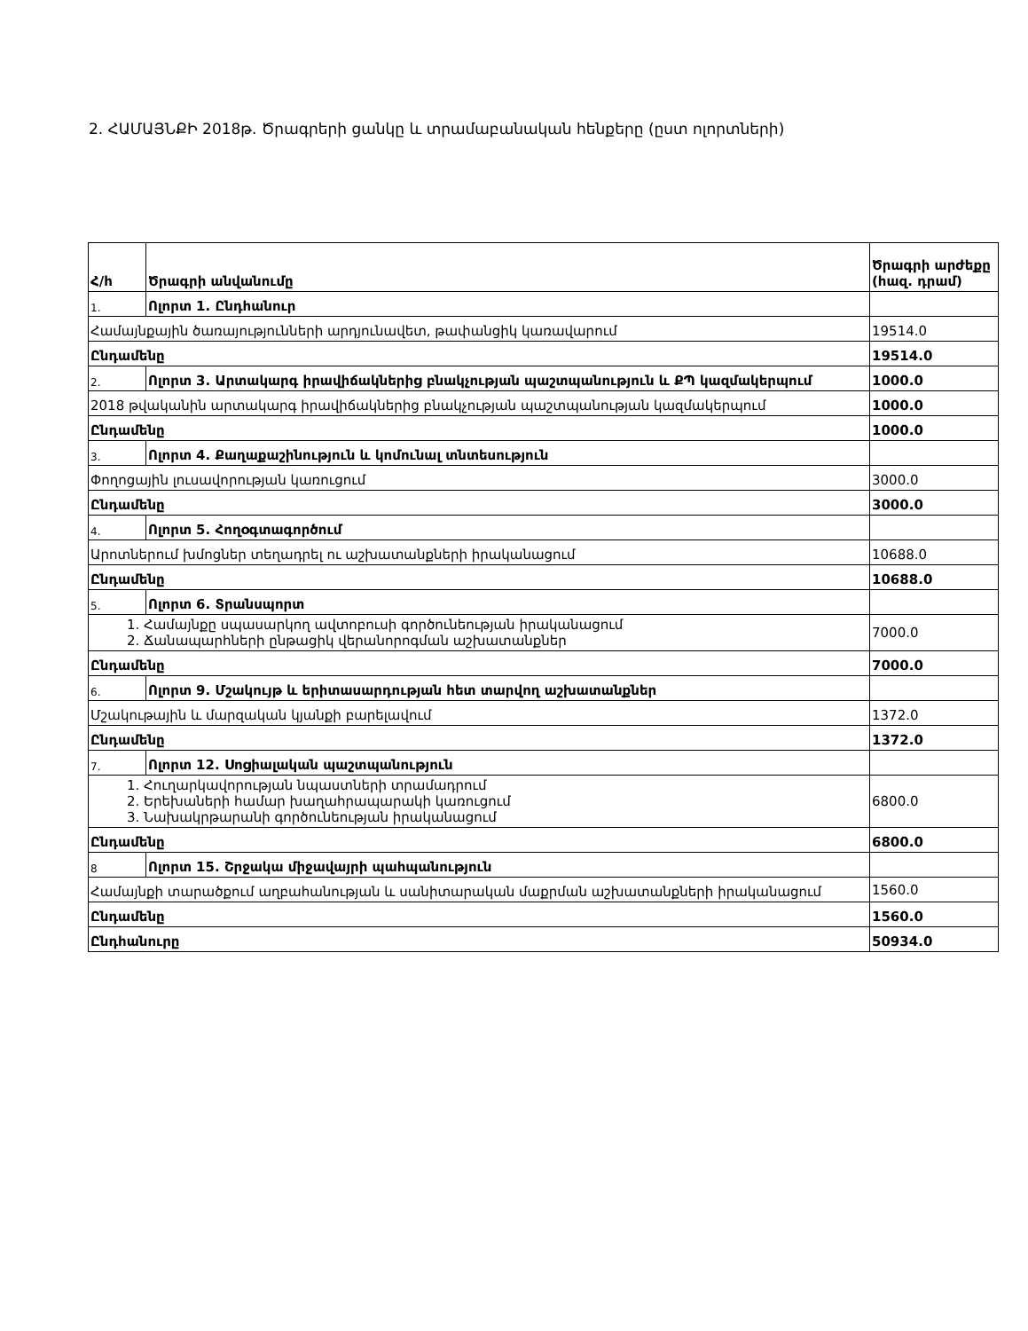2. ՀԱՄԱՅՆՔԻ 2018թ. Ծրագրերի ցանկը և տրամաբանական հենքերը (ըստ ոլորտների)
| Հ/հ | Ծրագրի անվանումը | Ծրագրի արժեքը (հազ. դրամ) |
| --- | --- | --- |
| 1. | Ոլորտ 1. Ընդհանուր | |
| Համայնքային ծառայությունների արդյունավետ, թափանցիկ կառավարում | | 19514.0 |
| Ընդամենը | | 19514.0 |
| 2. | Ոլորտ 3. Արտակարգ իրավիճակներից բնակչության պաշտպանություն և ՔՊ կազմակերպում | 1000.0 |
| 2018 թվականին արտակարգ իրավիճակներից բնակչության պաշտպանության կազմակերպում | | 1000.0 |
| Ընդամենը | | 1000.0 |
| 3. | Ոլորտ 4. Քաղաքաշինություն և կոմունալ տնտեսություն | |
| Փողոցային լուսավորության կառուցում | | 3000.0 |
| Ընդամենը | | 3000.0 |
| 4. | Ոլորտ 5. Հողօգտագործում | |
| Արոտներում խմոցներ տեղադրել ու աշխատանքների իրականացում | | 10688.0 |
| Ընդամենը | | 10688.0 |
| 5. | Ոլորտ 6. Տրանսպորտ | |
| 1. Համայնքը սպասարկող ավտոբուսի գործունեության իրականացում 2. Ճանապարհների ընթացիկ վերանորոգման աշխատանքներ | | 7000.0 |
| Ընդամենը | | 7000.0 |
| 6. | Ոլորտ 9. Մշակույթ և երիտասարդության հետ տարվող աշխատանքներ | |
| Մշակութային և մարզական կյանքի բարելավում | | 1372.0 |
| Ընդամենը | | 1372.0 |
| 7. | Ոլորտ 12. Սոցիալական պաշտպանություն | |
| 1. Հուղարկավորության նպաստների տրամադրում 2. Երեխաների համար խաղահրապարակի կառուցում 3. Նախակրթարանի գործունեության իրականացում | | 6800.0 |
| Ընդամենը | | 6800.0 |
| 8 | Ոլորտ 15. Շրջակա միջավայրի պահպանություն | |
| Համայնքի տարածքում աղբահանության և սանիտարական մաքրման աշխատանքների իրականացում | | 1560.0 |
| Ընդամենը | | 1560.0 |
| Ընդհանուրը | | 50934.0 |